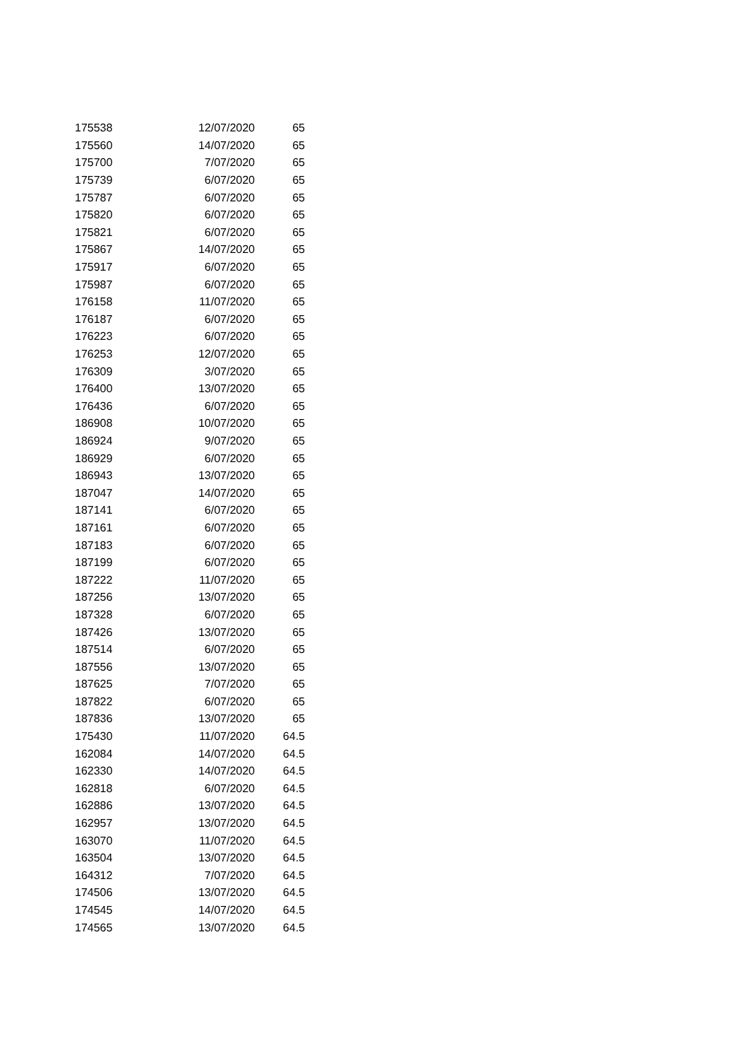| 175538 | 12/07/2020 | 65 |
| 175560 | 14/07/2020 | 65 |
| 175700 | 7/07/2020 | 65 |
| 175739 | 6/07/2020 | 65 |
| 175787 | 6/07/2020 | 65 |
| 175820 | 6/07/2020 | 65 |
| 175821 | 6/07/2020 | 65 |
| 175867 | 14/07/2020 | 65 |
| 175917 | 6/07/2020 | 65 |
| 175987 | 6/07/2020 | 65 |
| 176158 | 11/07/2020 | 65 |
| 176187 | 6/07/2020 | 65 |
| 176223 | 6/07/2020 | 65 |
| 176253 | 12/07/2020 | 65 |
| 176309 | 3/07/2020 | 65 |
| 176400 | 13/07/2020 | 65 |
| 176436 | 6/07/2020 | 65 |
| 186908 | 10/07/2020 | 65 |
| 186924 | 9/07/2020 | 65 |
| 186929 | 6/07/2020 | 65 |
| 186943 | 13/07/2020 | 65 |
| 187047 | 14/07/2020 | 65 |
| 187141 | 6/07/2020 | 65 |
| 187161 | 6/07/2020 | 65 |
| 187183 | 6/07/2020 | 65 |
| 187199 | 6/07/2020 | 65 |
| 187222 | 11/07/2020 | 65 |
| 187256 | 13/07/2020 | 65 |
| 187328 | 6/07/2020 | 65 |
| 187426 | 13/07/2020 | 65 |
| 187514 | 6/07/2020 | 65 |
| 187556 | 13/07/2020 | 65 |
| 187625 | 7/07/2020 | 65 |
| 187822 | 6/07/2020 | 65 |
| 187836 | 13/07/2020 | 65 |
| 175430 | 11/07/2020 | 64.5 |
| 162084 | 14/07/2020 | 64.5 |
| 162330 | 14/07/2020 | 64.5 |
| 162818 | 6/07/2020 | 64.5 |
| 162886 | 13/07/2020 | 64.5 |
| 162957 | 13/07/2020 | 64.5 |
| 163070 | 11/07/2020 | 64.5 |
| 163504 | 13/07/2020 | 64.5 |
| 164312 | 7/07/2020 | 64.5 |
| 174506 | 13/07/2020 | 64.5 |
| 174545 | 14/07/2020 | 64.5 |
| 174565 | 13/07/2020 | 64.5 |